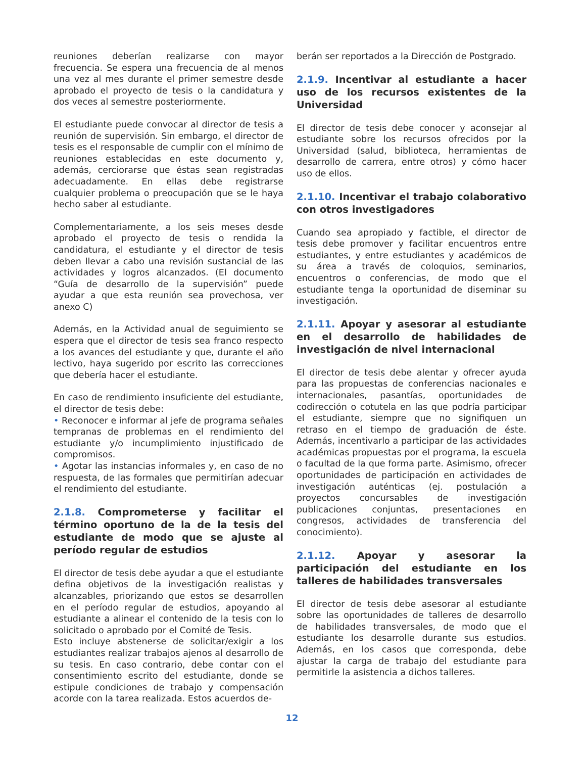reuniones deberían realizarse con mayor frecuencia. Se espera una frecuencia de al menos una vez al mes durante el primer semestre desde aprobado el proyecto de tesis o la candidatura y dos veces al semestre posteriormente.
El estudiante puede convocar al director de tesis a reunión de supervisión. Sin embargo, el director de tesis es el responsable de cumplir con el mínimo de reuniones establecidas en este documento y, además, cerciorarse que éstas sean registradas adecuadamente. En ellas debe registrarse cualquier problema o preocupación que se le haya hecho saber al estudiante.
Complementariamente, a los seis meses desde aprobado el proyecto de tesis o rendida la candidatura, el estudiante y el director de tesis deben llevar a cabo una revisión sustancial de las actividades y logros alcanzados. (El documento “Guía de desarrollo de la supervisión” puede ayudar a que esta reunión sea provechosa, ver anexo C)
Además, en la Actividad anual de seguimiento se espera que el director de tesis sea franco respecto a los avances del estudiante y que, durante el año lectivo, haya sugerido por escrito las correcciones que debería hacer el estudiante.
En caso de rendimiento insuficiente del estudiante, el director de tesis debe:
• Reconocer e informar al jefe de programa señales tempranas de problemas en el rendimiento del estudiante y/o incumplimiento injustificado de compromisos.
• Agotar las instancias informales y, en caso de no respuesta, de las formales que permitirían adecuar el rendimiento del estudiante.
2.1.8. Comprometerse y facilitar el término oportuno de la de la tesis del estudiante de modo que se ajuste al período regular de estudios
El director de tesis debe ayudar a que el estudiante defina objetivos de la investigación realistas y alcanzables, priorizando que estos se desarrollen en el período regular de estudios, apoyando al estudiante a alinear el contenido de la tesis con lo solicitado o aprobado por el Comité de Tesis.
Esto incluye abstenerse de solicitar/exigir a los estudiantes realizar trabajos ajenos al desarrollo de su tesis. En caso contrario, debe contar con el consentimiento escrito del estudiante, donde se estipule condiciones de trabajo y compensación acorde con la tarea realizada. Estos acuerdos de-
berán ser reportados a la Dirección de Postgrado.
2.1.9. Incentivar al estudiante a hacer uso de los recursos existentes de la Universidad
El director de tesis debe conocer y aconsejar al estudiante sobre los recursos ofrecidos por la Universidad (salud, biblioteca, herramientas de desarrollo de carrera, entre otros) y cómo hacer uso de ellos.
2.1.10. Incentivar el trabajo colaborativo con otros investigadores
Cuando sea apropiado y factible, el director de tesis debe promover y facilitar encuentros entre estudiantes, y entre estudiantes y académicos de su área a través de coloquios, seminarios, encuentros o conferencias, de modo que el estudiante tenga la oportunidad de diseminar su investigación.
2.1.11. Apoyar y asesorar al estudiante en el desarrollo de habilidades de investigación de nivel internacional
El director de tesis debe alentar y ofrecer ayuda para las propuestas de conferencias nacionales e internacionales, pasantías, oportunidades de codirección o cotutela en las que podría participar el estudiante, siempre que no signifiquen un retraso en el tiempo de graduación de éste. Además, incentivarlo a participar de las actividades académicas propuestas por el programa, la escuela o facultad de la que forma parte. Asimismo, ofrecer oportunidades de participación en actividades de investigación auténticas (ej. postulación a proyectos concursables de investigación publicaciones conjuntas, presentaciones en congresos, actividades de transferencia del conocimiento).
2.1.12. Apoyar y asesorar la participación del estudiante en los talleres de habilidades transversales
El director de tesis debe asesorar al estudiante sobre las oportunidades de talleres de desarrollo de habilidades transversales, de modo que el estudiante los desarrolle durante sus estudios. Además, en los casos que corresponda, debe ajustar la carga de trabajo del estudiante para permitirle la asistencia a dichos talleres.
12